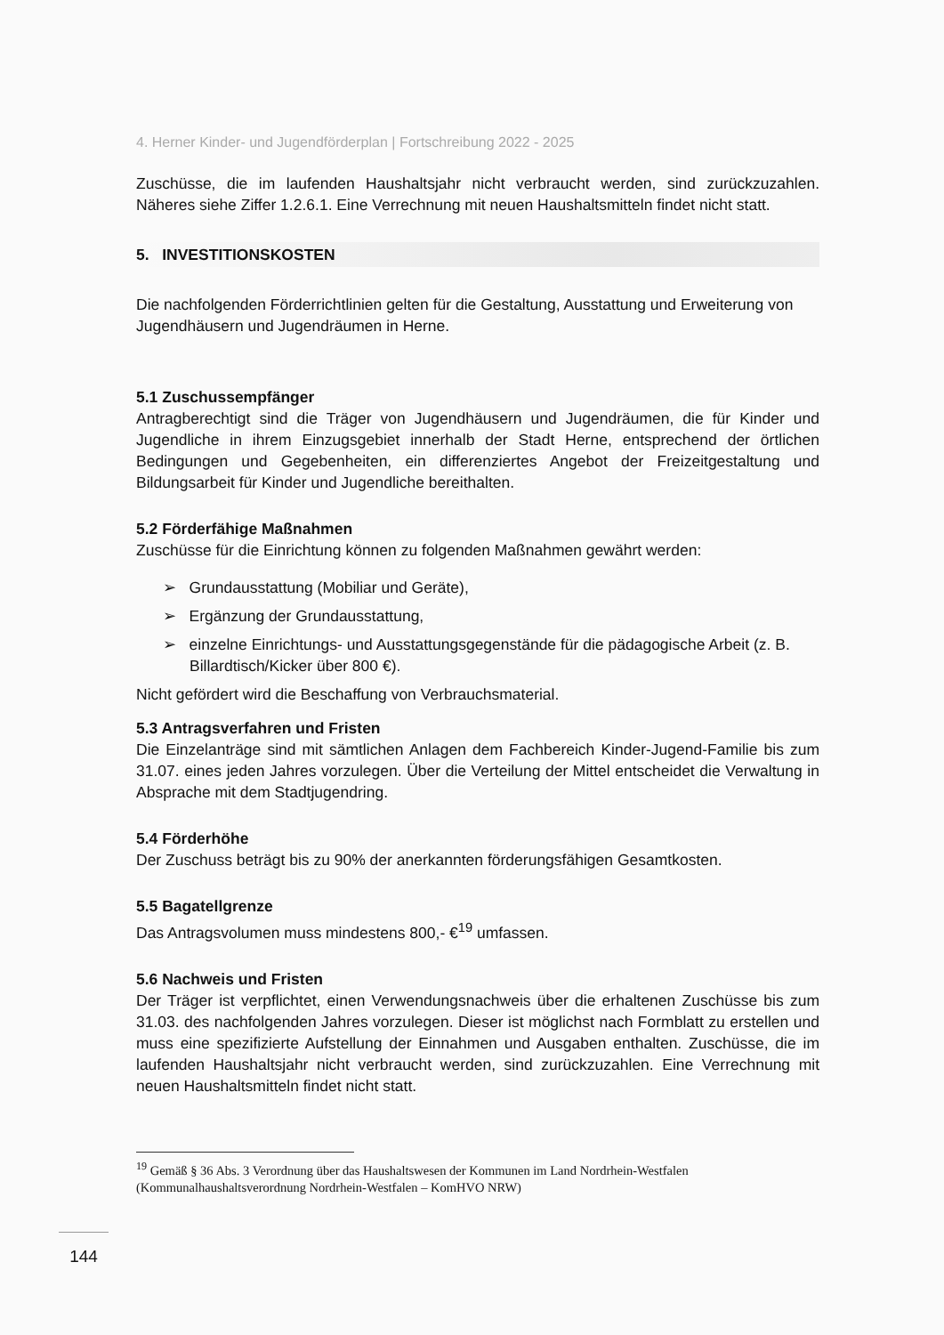4. Herner Kinder- und Jugendförderplan | Fortschreibung 2022 - 2025
Zuschüsse, die im laufenden Haushaltsjahr nicht verbraucht werden, sind zurückzuzahlen. Näheres siehe Ziffer 1.2.6.1. Eine Verrechnung mit neuen Haushaltsmitteln findet nicht statt.
5. INVESTITIONSKOSTEN
Die nachfolgenden Förderrichtlinien gelten für die Gestaltung, Ausstattung und Erweiterung von Jugendhäusern und Jugendräumen in Herne.
5.1 Zuschussempfänger
Antragberechtigt sind die Träger von Jugendhäusern und Jugendräumen, die für Kinder und Jugendliche in ihrem Einzugsgebiet innerhalb der Stadt Herne, entsprechend der örtlichen Bedingungen und Gegebenheiten, ein differenziertes Angebot der Freizeitgestaltung und Bildungsarbeit für Kinder und Jugendliche bereithalten.
5.2 Förderfähige Maßnahmen
Zuschüsse für die Einrichtung können zu folgenden Maßnahmen gewährt werden:
➢ Grundausstattung (Mobiliar und Geräte),
➢ Ergänzung der Grundausstattung,
➢ einzelne Einrichtungs- und Ausstattungsgegenstände für die pädagogische Arbeit (z. B. Billardtisch/Kicker über 800 €).
Nicht gefördert wird die Beschaffung von Verbrauchsmaterial.
5.3 Antragsverfahren und Fristen
Die Einzelanträge sind mit sämtlichen Anlagen dem Fachbereich Kinder-Jugend-Familie bis zum 31.07. eines jeden Jahres vorzulegen. Über die Verteilung der Mittel entscheidet die Verwaltung in Absprache mit dem Stadtjugendring.
5.4 Förderhöhe
Der Zuschuss beträgt bis zu 90% der anerkannten förderungsfähigen Gesamtkosten.
5.5 Bagatellgrenze
Das Antragsvolumen muss mindestens 800,- €<sup>19</sup> umfassen.
5.6 Nachweis und Fristen
Der Träger ist verpflichtet, einen Verwendungsnachweis über die erhaltenen Zuschüsse bis zum 31.03. des nachfolgenden Jahres vorzulegen. Dieser ist möglichst nach Formblatt zu erstellen und muss eine spezifizierte Aufstellung der Einnahmen und Ausgaben enthalten. Zuschüsse, die im laufenden Haushaltsjahr nicht verbraucht werden, sind zurückzuzahlen. Eine Verrechnung mit neuen Haushaltsmitteln findet nicht statt.
<sup>19</sup> Gemäß § 36 Abs. 3 Verordnung über das Haushaltswesen der Kommunen im Land Nordrhein-Westfalen (Kommunalhaushaltsverordnung Nordrhein-Westfalen – KomHVO NRW)
144